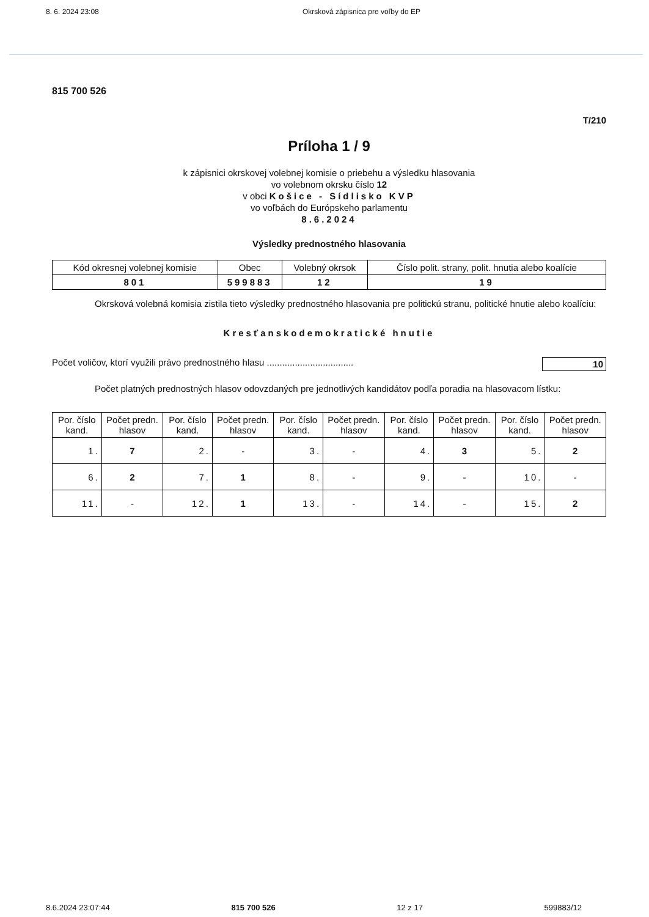8. 6. 2024 23:08 Okrsková zápisnica pre voľby do EP
815 700 526
T/210
Príloha 1 / 9
k zápisnici okrskovej volebnej komisie o priebehu a výsledku hlasovania
vo volebnom okrsku číslo 12
v obci Košice - Sídlisko KVP
vo voľbách do Európskeho parlamentu
8.6.2024
Výsledky prednostného hlasovania
| Kód okresnej volebnej komisie | Obec | Volebný okrsok | Číslo polit. strany, polit. hnutia alebo koalície |
| --- | --- | --- | --- |
| 801 | 599883 | 12 | 19 |
Okrsková volebná komisia zistila tieto výsledky prednostného hlasovania pre politickú stranu, politické hnutie alebo koalíciu:
Kresťanskodemokratické hnutie
Počet voličov, ktorí využili právo prednostného hlasu .................................. 10
Počet platných prednostných hlasov odovzdaných pre jednotlivých kandidátov podľa poradia na hlasovacom lístku:
| Por. číslo kand. | Počet predn. hlasov | Por. číslo kand. | Počet predn. hlasov | Por. číslo kand. | Počet predn. hlasov | Por. číslo kand. | Počet predn. hlasov | Por. číslo kand. | Počet predn. hlasov |
| --- | --- | --- | --- | --- | --- | --- | --- | --- | --- |
| 1. | 7 | 2. | - | 3. | - | 4. | 3 | 5. | 2 |
| 6. | 2 | 7. | 1 | 8. | - | 9. | - | 10. | - |
| 11. | - | 12. | 1 | 13. | - | 14. | - | 15. | 2 |
8.6.2024 23:07:44 815 700 526 12 z 17 599883/12